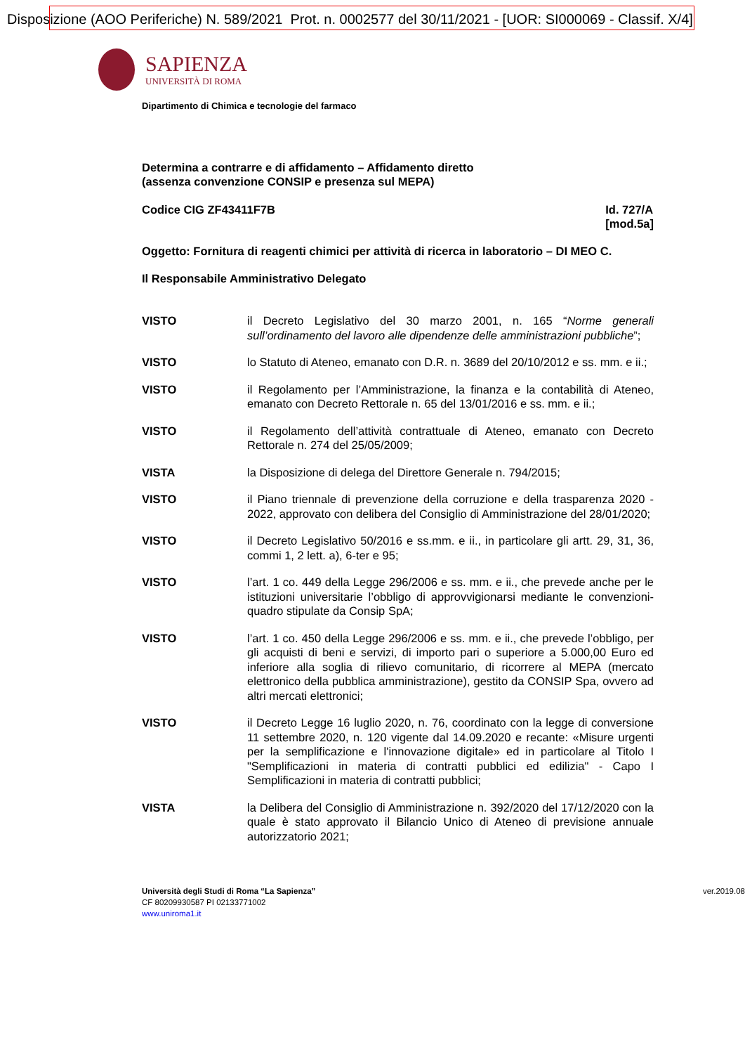Disposizione (AOO Periferiche) N. 589/2021 Prot. n. 0002577 del 30/11/2021 - [UOR: SI000069 - Classif. X/4]
SAPIENZA
UNIVERSITÀ DI ROMA
Dipartimento di Chimica e tecnologie del farmaco
Determina a contrarre e di affidamento – Affidamento diretto
(assenza convenzione CONSIP e presenza sul MEPA)
Codice CIG ZF43411F7B Id. 727/A
[mod.5a]
Oggetto: Fornitura di reagenti chimici per attività di ricerca in laboratorio – DI MEO C.
Il Responsabile Amministrativo Delegato
VISTO il Decreto Legislativo del 30 marzo 2001, n. 165 “Norme generali sull’ordinamento del lavoro alle dipendenze delle amministrazioni pubbliche”;
VISTO lo Statuto di Ateneo, emanato con D.R. n. 3689 del 20/10/2012 e ss. mm. e ii.;
VISTO il Regolamento per l’Amministrazione, la finanza e la contabilità di Ateneo, emanato con Decreto Rettorale n. 65 del 13/01/2016 e ss. mm. e ii.;
VISTO il Regolamento dell’attività contrattuale di Ateneo, emanato con Decreto Rettorale n. 274 del 25/05/2009;
VISTA la Disposizione di delega del Direttore Generale n. 794/2015;
VISTO il Piano triennale di prevenzione della corruzione e della trasparenza 2020 - 2022, approvato con delibera del Consiglio di Amministrazione del 28/01/2020;
VISTO il Decreto Legislativo 50/2016 e ss.mm. e ii., in particolare gli artt. 29, 31, 36, commi 1, 2 lett. a), 6-ter e 95;
VISTO l’art. 1 co. 449 della Legge 296/2006 e ss. mm. e ii., che prevede anche per le istituzioni universitarie l’obbligo di approvvigionarsi mediante le convenzioni-quadro stipulate da Consip SpA;
VISTO l’art. 1 co. 450 della Legge 296/2006 e ss. mm. e ii., che prevede l’obbligo, per gli acquisti di beni e servizi, di importo pari o superiore a 5.000,00 Euro ed inferiore alla soglia di rilievo comunitario, di ricorrere al MEPA (mercato elettronico della pubblica amministrazione), gestito da CONSIP Spa, ovvero ad altri mercati elettronici;
VISTO il Decreto Legge 16 luglio 2020, n. 76, coordinato con la legge di conversione 11 settembre 2020, n. 120 vigente dal 14.09.2020 e recante: «Misure urgenti per la semplificazione e l'innovazione digitale» ed in particolare al Titolo I "Semplificazioni in materia di contratti pubblici ed edilizia" - Capo I Semplificazioni in materia di contratti pubblici;
VISTA la Delibera del Consiglio di Amministrazione n. 392/2020 del 17/12/2020 con la quale è stato approvato il Bilancio Unico di Ateneo di previsione annuale autorizzatorio 2021;
ver.2019.08 Università degli Studi di Roma “La Sapienza”
CF 80209930587 PI 02133771002
www.uniroma1.it